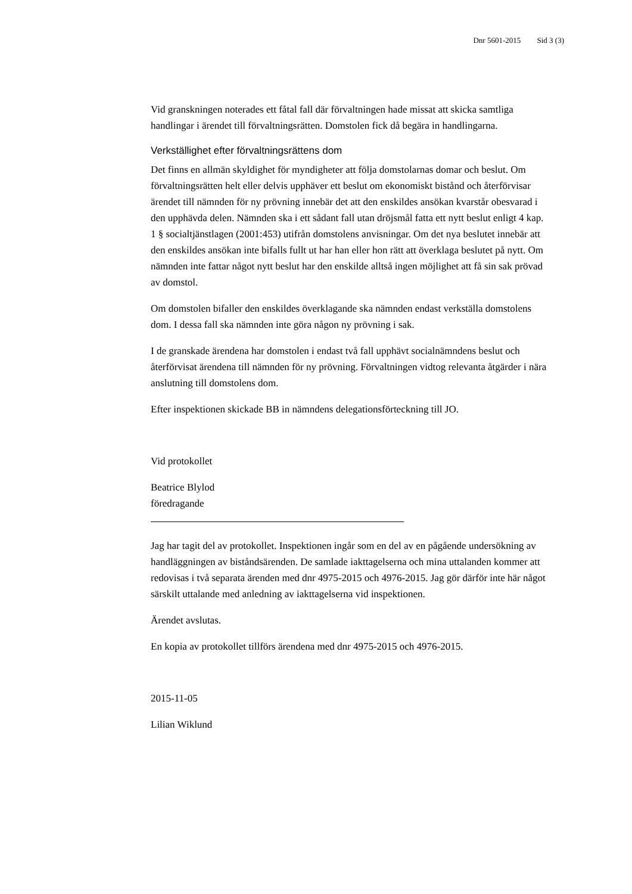Dnr 5601-2015 Sid 3 (3)
Vid granskningen noterades ett fåtal fall där förvaltningen hade missat att skicka samtliga handlingar i ärendet till förvaltningsrätten. Domstolen fick då begära in handlingarna.
Verkställighet efter förvaltningsrättens dom
Det finns en allmän skyldighet för myndigheter att följa domstolarnas domar och beslut. Om förvaltningsrätten helt eller delvis upphäver ett beslut om ekonomiskt bistånd och återförvisar ärendet till nämnden för ny prövning innebär det att den enskildes ansökan kvarstår obesvarad i den upphävda delen. Nämnden ska i ett sådant fall utan dröjsmål fatta ett nytt beslut enligt 4 kap. 1 § socialtjänstlagen (2001:453) utifrån domstolens anvisningar. Om det nya beslutet innebär att den enskildes ansökan inte bifalls fullt ut har han eller hon rätt att överklaga beslutet på nytt. Om nämnden inte fattar något nytt beslut har den enskilde alltså ingen möjlighet att få sin sak prövad av domstol.
Om domstolen bifaller den enskildes överklagande ska nämnden endast verkställa domstolens dom. I dessa fall ska nämnden inte göra någon ny prövning i sak.
I de granskade ärendena har domstolen i endast två fall upphävt socialnämndens beslut och återförvisat ärendena till nämnden för ny prövning. Förvaltningen vidtog relevanta åtgärder i nära anslutning till domstolens dom.
Efter inspektionen skickade BB in nämndens delegationsförteckning till JO.
Vid protokollet
Beatrice Blylod
föredragande
Jag har tagit del av protokollet. Inspektionen ingår som en del av en pågående undersökning av handläggningen av biståndsärenden. De samlade iakttagelserna och mina uttalanden kommer att redovisas i två separata ärenden med dnr 4975-2015 och 4976-2015. Jag gör därför inte här något särskilt uttalande med anledning av iakttagelserna vid inspektionen.
Ärendet avslutas.
En kopia av protokollet tillförs ärendena med dnr 4975-2015 och 4976-2015.
2015-11-05
Lilian Wiklund